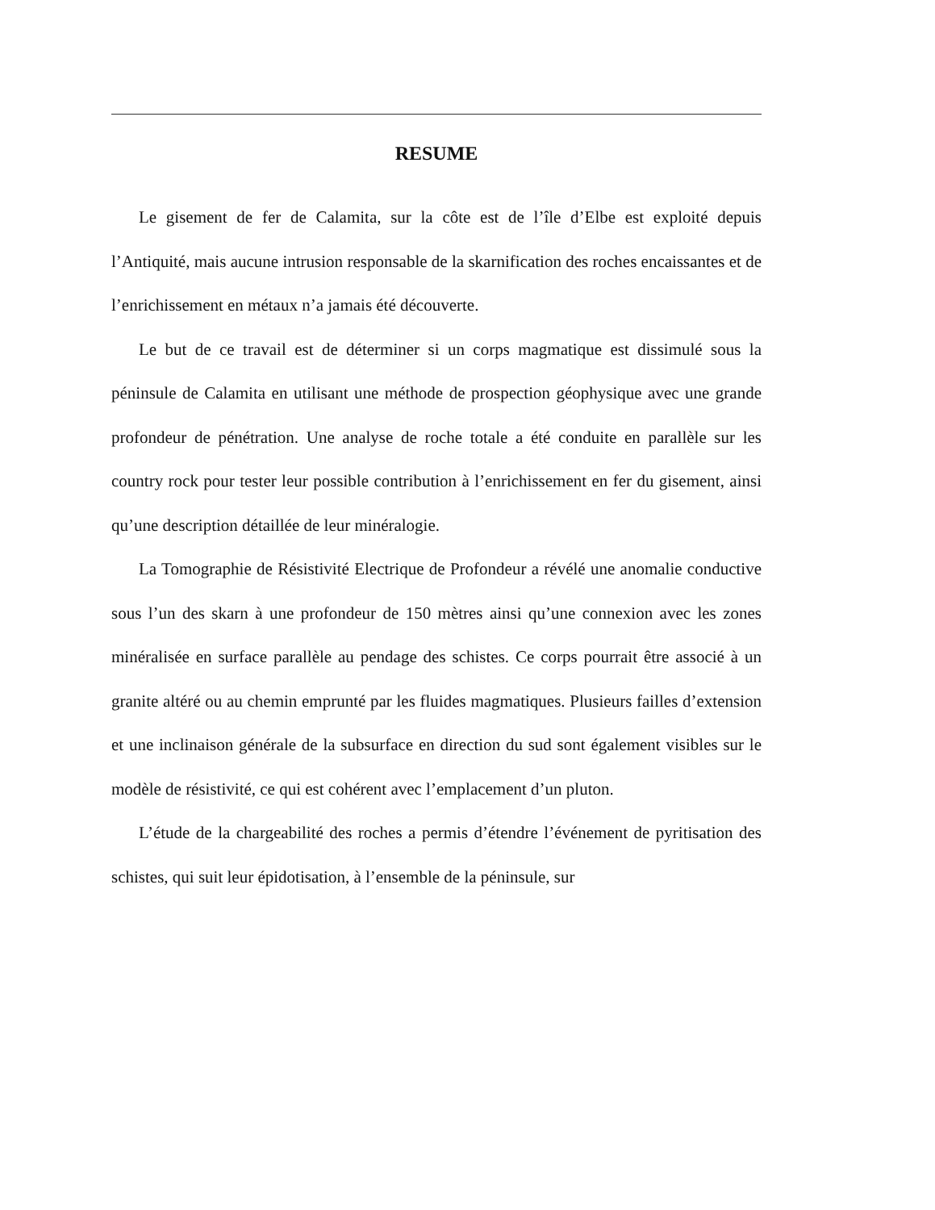RESUME
Le gisement de fer de Calamita, sur la côte est de l’île d’Elbe est exploité depuis l’Antiquité, mais aucune intrusion responsable de la skarnification des roches encaissantes et de l’enrichissement en métaux n’a jamais été découverte.
Le but de ce travail est de déterminer si un corps magmatique est dissimulé sous la péninsule de Calamita en utilisant une méthode de prospection géophysique avec une grande profondeur de pénétration. Une analyse de roche totale a été conduite en parallèle sur les country rock pour tester leur possible contribution à l’enrichissement en fer du gisement, ainsi qu’une description détaillée de leur minéralogie.
La Tomographie de Résistivité Electrique de Profondeur a révélé une anomalie conductive sous l’un des skarn à une profondeur de 150 mètres ainsi qu’une connexion avec les zones minéralisée en surface parallèle au pendage des schistes. Ce corps pourrait être associé à un granite altéré ou au chemin emprunté par les fluides magmatiques. Plusieurs failles d’extension et une inclinaison générale de la subsurface en direction du sud sont également visibles sur le modèle de résistivité, ce qui est cohérent avec l’emplacement d’un pluton.
L’étude de la chargeabilité des roches a permis d’étendre l’événement de pyritisation des schistes, qui suit leur épidotisation, à l’ensemble de la péninsule, sur